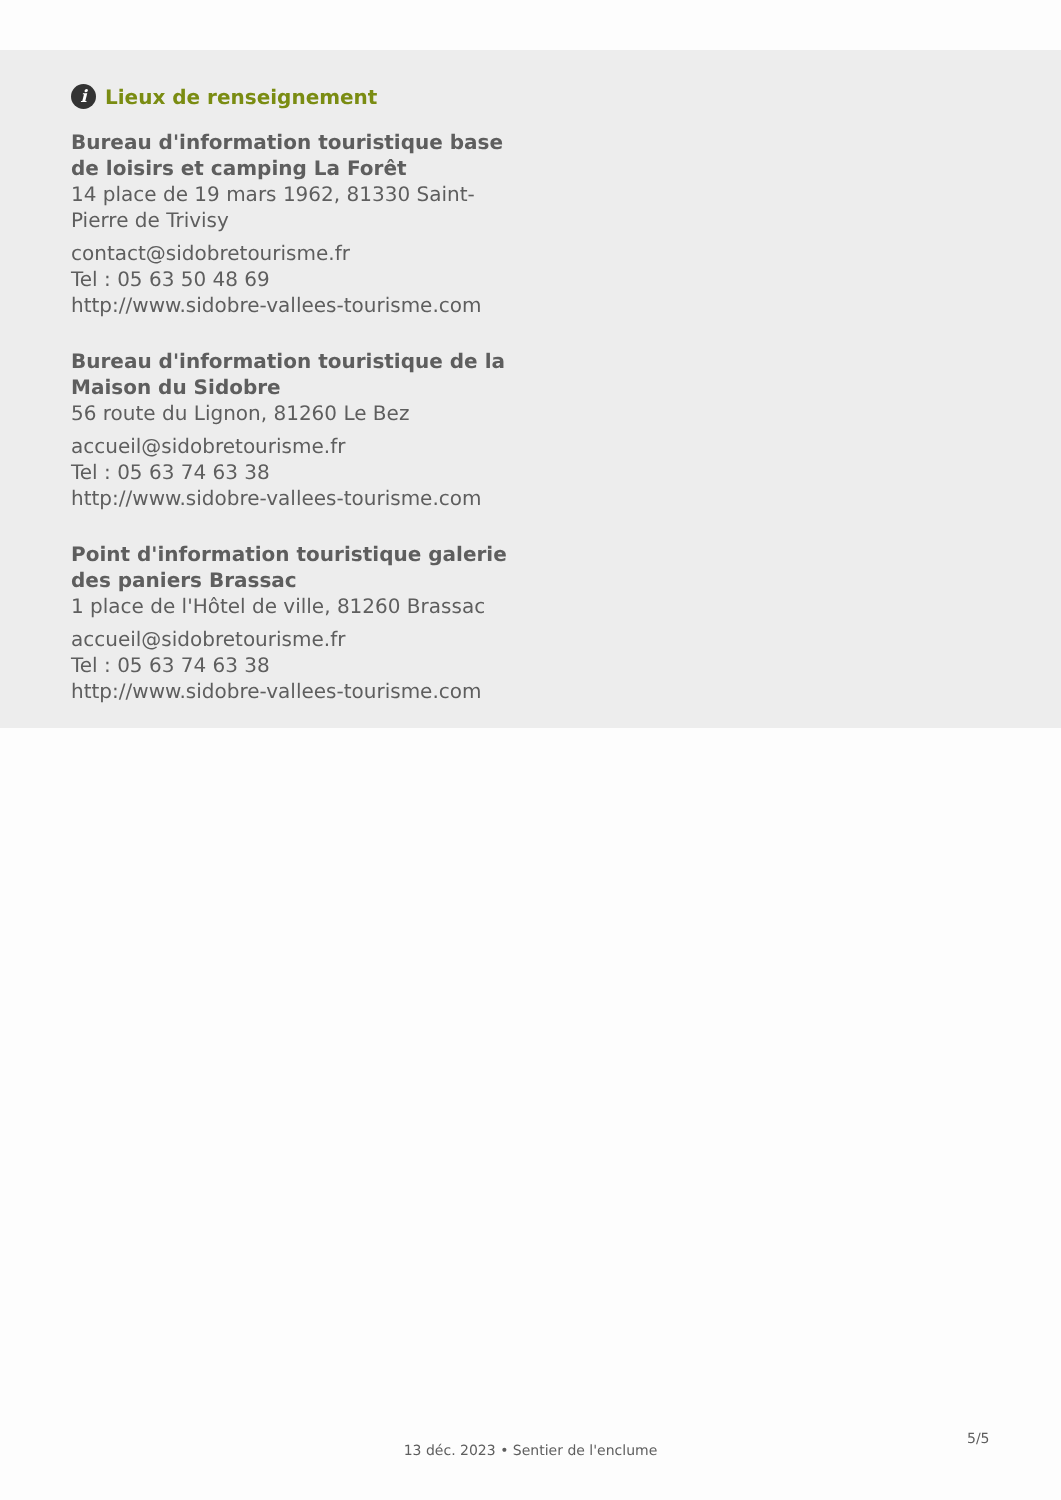i Lieux de renseignement
Bureau d'information touristique base de loisirs et camping La Forêt
14 place de 19 mars 1962, 81330 Saint-Pierre de Trivisy
contact@sidobretourisme.fr
Tel : 05 63 50 48 69
http://www.sidobre-vallees-tourisme.com
Bureau d'information touristique de la Maison du Sidobre
56 route du Lignon, 81260 Le Bez
accueil@sidobretourisme.fr
Tel : 05 63 74 63 38
http://www.sidobre-vallees-tourisme.com
Point d'information touristique galerie des paniers Brassac
1 place de l'Hôtel de ville, 81260 Brassac
accueil@sidobretourisme.fr
Tel : 05 63 74 63 38
http://www.sidobre-vallees-tourisme.com
5/5
13 déc. 2023 • Sentier de l'enclume